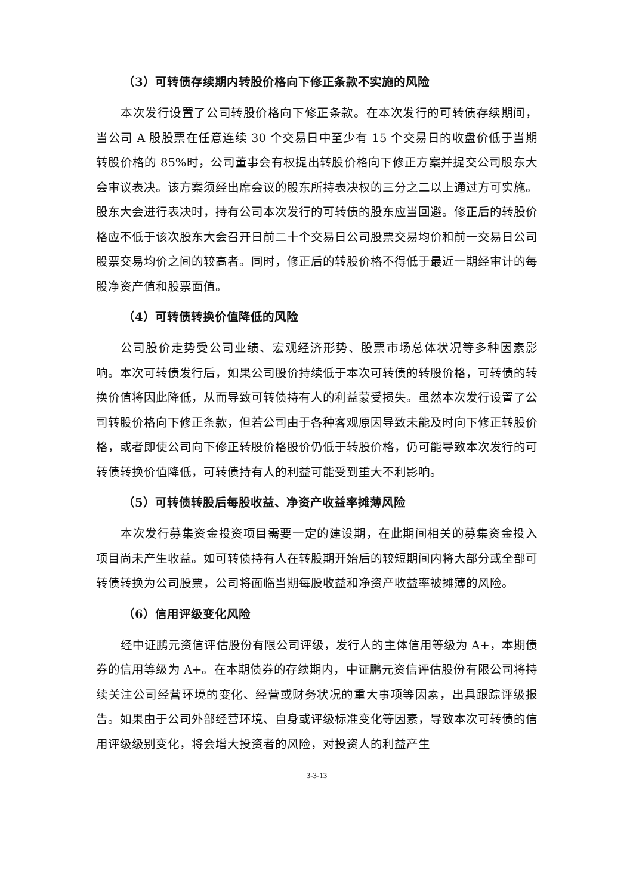（3）可转债存续期内转股价格向下修正条款不实施的风险
本次发行设置了公司转股价格向下修正条款。在本次发行的可转债存续期间，当公司 A 股股票在任意连续 30 个交易日中至少有 15 个交易日的收盘价低于当期转股价格的 85%时，公司董事会有权提出转股价格向下修正方案并提交公司股东大会审议表决。该方案须经出席会议的股东所持表决权的三分之二以上通过方可实施。股东大会进行表决时，持有公司本次发行的可转债的股东应当回避。修正后的转股价格应不低于该次股东大会召开日前二十个交易日公司股票交易均价和前一交易日公司股票交易均价之间的较高者。同时，修正后的转股价格不得低于最近一期经审计的每股净资产值和股票面值。
（4）可转债转换价值降低的风险
公司股价走势受公司业绩、宏观经济形势、股票市场总体状况等多种因素影响。本次可转债发行后，如果公司股价持续低于本次可转债的转股价格，可转债的转换价值将因此降低，从而导致可转债持有人的利益蒙受损失。虽然本次发行设置了公司转股价格向下修正条款，但若公司由于各种客观原因导致未能及时向下修正转股价格，或者即使公司向下修正转股价格股价仍低于转股价格，仍可能导致本次发行的可转债转换价值降低，可转债持有人的利益可能受到重大不利影响。
（5）可转债转股后每股收益、净资产收益率摊薄风险
本次发行募集资金投资项目需要一定的建设期，在此期间相关的募集资金投入项目尚未产生收益。如可转债持有人在转股期开始后的较短期间内将大部分或全部可转债转换为公司股票，公司将面临当期每股收益和净资产收益率被摊薄的风险。
（6）信用评级变化风险
经中证鹏元资信评估股份有限公司评级，发行人的主体信用等级为 A+，本期债券的信用等级为 A+。在本期债券的存续期内，中证鹏元资信评估股份有限公司将持续关注公司经营环境的变化、经营或财务状况的重大事项等因素，出具跟踪评级报告。如果由于公司外部经营环境、自身或评级标准变化等因素，导致本次可转债的信用评级级别变化，将会增大投资者的风险，对投资人的利益产生
3-3-13